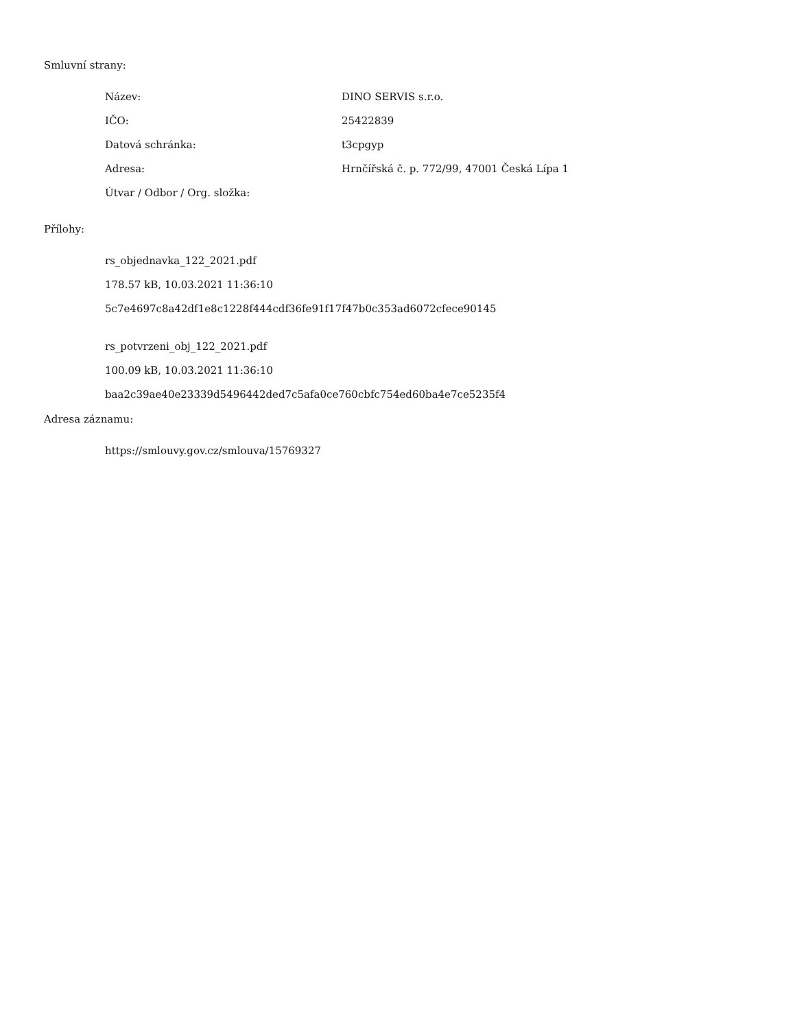Smluvní strany:
| Název: | DINO SERVIS s.r.o. |
| IČO: | 25422839 |
| Datová schránka: | t3cpgyp |
| Adresa: | Hrnčířská č. p. 772/99, 47001 Česká Lípa 1 |
| Útvar / Odbor / Org. složka: | |
Přílohy:
rs_objednavka_122_2021.pdf
178.57 kB, 10.03.2021 11:36:10
5c7e4697c8a42df1e8c1228f444cdf36fe91f17f47b0c353ad6072cfece90145
rs_potvrzeni_obj_122_2021.pdf
100.09 kB, 10.03.2021 11:36:10
baa2c39ae40e23339d5496442ded7c5afa0ce760cbfc754ed60ba4e7ce5235f4
Adresa záznamu:
https://smlouvy.gov.cz/smlouva/15769327